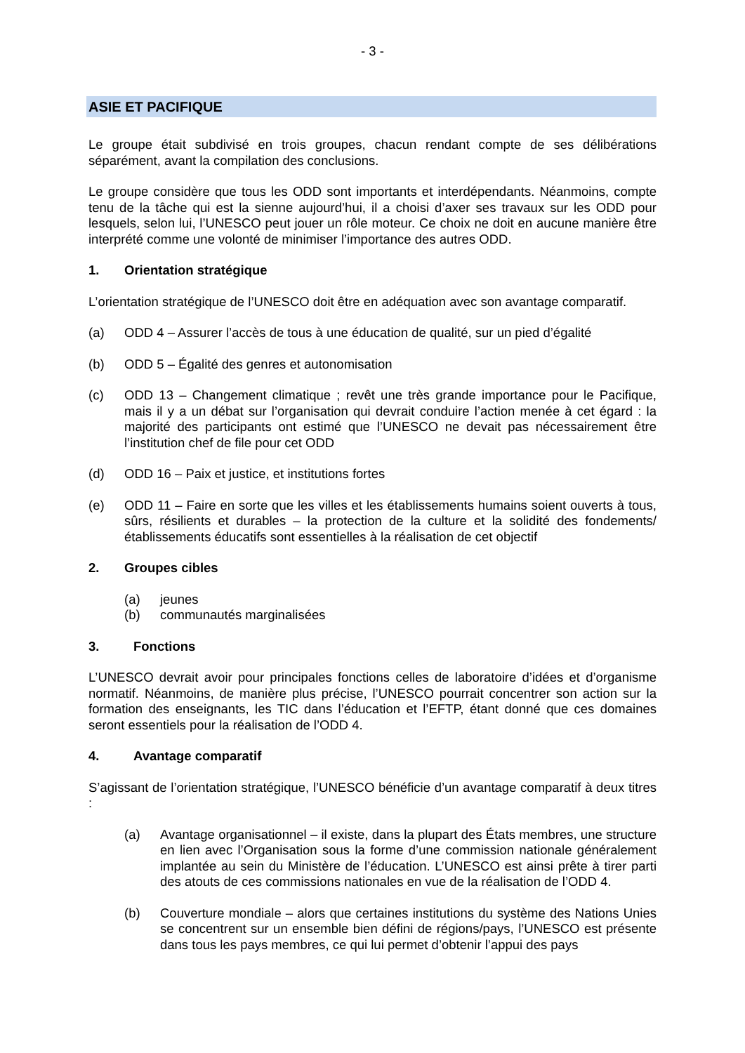- 3 -
ASIE ET PACIFIQUE
Le groupe était subdivisé en trois groupes, chacun rendant compte de ses délibérations séparément, avant la compilation des conclusions.
Le groupe considère que tous les ODD sont importants et interdépendants. Néanmoins, compte tenu de la tâche qui est la sienne aujourd’hui, il a choisi d’axer ses travaux sur les ODD pour lesquels, selon lui, l’UNESCO peut jouer un rôle moteur. Ce choix ne doit en aucune manière être interprété comme une volonté de minimiser l’importance des autres ODD.
1. Orientation stratégique
L’orientation stratégique de l’UNESCO doit être en adéquation avec son avantage comparatif.
(a) ODD 4 – Assurer l’accès de tous à une éducation de qualité, sur un pied d’égalité
(b) ODD 5 – Égalité des genres et autonomisation
(c) ODD 13 – Changement climatique ; revêt une très grande importance pour le Pacifique, mais il y a un débat sur l’organisation qui devrait conduire l’action menée à cet égard : la majorité des participants ont estimé que l’UNESCO ne devait pas nécessairement être l’institution chef de file pour cet ODD
(d) ODD 16 – Paix et justice, et institutions fortes
(e) ODD 11 – Faire en sorte que les villes et les établissements humains soient ouverts à tous, sûrs, résilients et durables – la protection de la culture et la solidité des fondements/établissements éducatifs sont essentielles à la réalisation de cet objectif
2. Groupes cibles
(a) jeunes
(b) communautés marginalisées
3. Fonctions
L’UNESCO devrait avoir pour principales fonctions celles de laboratoire d’idées et d’organisme normatif. Néanmoins, de manière plus précise, l’UNESCO pourrait concentrer son action sur la formation des enseignants, les TIC dans l’éducation et l’EFTP, étant donné que ces domaines seront essentiels pour la réalisation de l’ODD 4.
4. Avantage comparatif
S’agissant de l’orientation stratégique, l’UNESCO bénéficie d’un avantage comparatif à deux titres :
(a) Avantage organisationnel – il existe, dans la plupart des États membres, une structure en lien avec l’Organisation sous la forme d’une commission nationale généralement implantée au sein du Ministère de l’éducation. L’UNESCO est ainsi prête à tirer parti des atouts de ces commissions nationales en vue de la réalisation de l’ODD 4.
(b) Couverture mondiale – alors que certaines institutions du système des Nations Unies se concentrent sur un ensemble bien défini de régions/pays, l’UNESCO est présente dans tous les pays membres, ce qui lui permet d’obtenir l’appui des pays